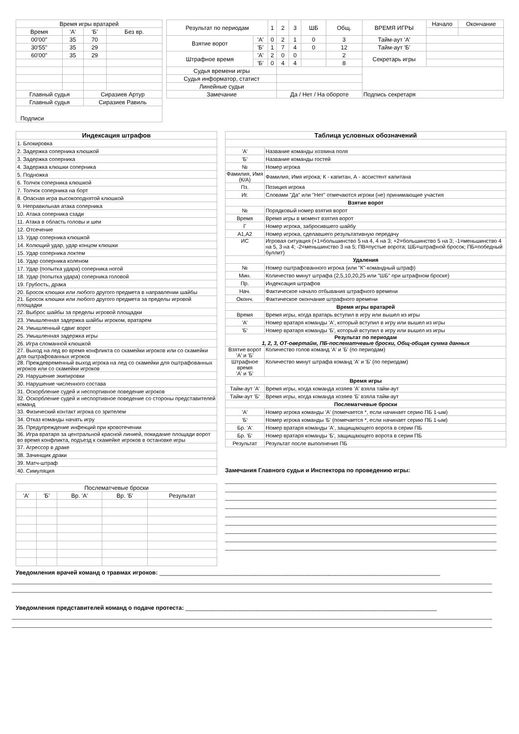| Время игры вратарей | | | |
| --- | --- | --- | --- |
| Время | 'А' | 'Б' | Без вр. |
| 00'00" | 35 | 70 | |
| 30'55" | 35 | 29 | |
| 60'00" | 35 | 29 | |
| Главный судья | | Сиразиев Артур | |
| Главный судья | | Сиразиев Равиль | |
| Подписи | | | |
| Результат по периодам | | 1 | 2 | 3 | ШБ | Общ. | ВРЕМЯ ИГРЫ | Начало | Окончание |
| Взятие ворот | 'А' | 0 | 2 | 1 | 0 | 3 | Тайм-аут 'А' | | |
| | 'Б' | 1 | 7 | 4 | 0 | 12 | Тайм-аут 'Б' | | |
| Штрафное время | 'А' | 2 | 0 | 0 | | 2 | Секретарь игры | | |
| | 'Б' | 0 | 4 | 4 | | 8 | | | |
| Судья времени игры | | | | | | | | | |
| Судья информатор, статист | | | | | | | | | |
| Линейные судьи | | | | | | | | | |
| Замечание | | | Да / Нет / На обороте | | | | Подпись секретаря | | |
| Индексация штрафов |
| --- |
| 1. Блокировка |
| 2. Задержка соперника клюшкой |
| 3. Задержка соперника |
| 4. Задержка клюшки соперника |
| 5. Подножка |
| 6. Толчок соперника клюшкой |
| 7. Толчок соперника на борт |
| 8. Опасная игра высокоподнятой клюшкой |
| 9. Неправильная атака соперника |
| 10. Атака соперника сзади |
| 11. Атака в область головы и шеи |
| 12. Отсечение |
| 13. Удар соперника клюшкой |
| 14. Колющий удар, удар концом клюшки |
| 15. Удар соперника локтем |
| 16. Удар соперника коленом |
| 17. Удар (попытка удара) соперника ногой |
| 18. Удар (попытка удара) соперника головой |
| 19. Грубость, драка |
| 20. Бросок клюшки или любого другого предмета в направлении шайбы |
| 21. Бросок клюшки или любого другого предмета за пределы игровой площадки |
| 22. Выброс шайбы за пределы игровой площадки |
| 23. Умышленная задержка шайбы игроком, вратарем |
| 24. Умышленный сдвиг ворот |
| 25. Умышленная задержка игры |
| 26. Игра сломанной клюшкой |
| 27. Выход на лед во время конфликта со скамейки игроков или со скамейки для оштрафованных игроков |
| 28. Преждевременный выход игрока на лед со скамейки для оштрафованных игроков или со скамейки игроков |
| 29. Нарушение экипировки |
| 30. Нарушение численного состава |
| 31. Оскорбление судей и неспортивное поведение игроков |
| 32. Оскорбление судей и неспортивное поведение со стороны представителей команд |
| 33. Физический контакт игрока со зрителем |
| 34. Отказ команды начать игру |
| 35. Предупреждение инфекций при кровотечении |
| 36. Игра вратаря за центральной красной линией, покидание площади ворот во время конфликта, подъезд к скамейке игроков в остановке игры |
| 37. Агрессор в драке |
| 38. Зачинщик драки |
| 39. Матч-штраф |
| 40. Симуляция |
| Послематчевые броски | | | | |
| --- | --- | --- | --- | --- |
| 'А' | 'Б' | Вр. 'А' | Вр. 'Б' | Результат |
| Таблица условных обозначений | |
| --- | --- |
| 'А' | Название команды хозяина поля |
| 'Б' | Название команды гостей |
| № | Номер игрока |
| Фамилия, Имя (К/А) | Фамилия, Имя игрока; К - капитан, А - ассистент капитана |
| Пз. | Позиция игрока |
| Иг. | Словами "Да" или "Нет" отмечаются игроки (не) принимающие участия |
| Взятие ворот | |
| № | Порядковый номер взятия ворот |
| Время | Время игры в момент взятия ворот |
| Г | Номер игрока, забросившего шайбу |
| А1,А2 | Номер игрока, сделавшего результативную передачу |
| ИС | Игровая ситуация (+1=большинство 5 на 4, 4 на 3; +2=большинство 5 на 3; -1=меньшинство 4 на 5, 3 на 4; -2=меньшинство 3 на 5; ПВ=пустые ворота; ШБ=штрафной бросок; ПБ=победный буллит) |
| Удаления | |
| № | Номер оштрафованного игрока (или "К"-командный штраф) |
| Мин. | Количество минут штрафа (2,5,10,20,25 или "ШБ" при штрафном броске) |
| Пр. | Индексация штрафов |
| Нач. | Фактическое начало отбывания штрафного времени |
| Оконч. | Фактическое окончание штрафного времени |
| Время игры вратарей | |
| Время | Время игры, когда вратарь вступил в игру или вышел из игры |
| 'А' | Номер вратаря команды 'А', который вступил в игру или вышел из игры |
| 'Б' | Номер вратаря команды 'Б', который вступил в игру или вышел из игры |
| Результат по периодам 1, 2, 3, ОТ-овертайм, ПБ-послематчевые броски, Общ-общая сумма данных | |
| Взятие ворот 'А' и 'Б' | Количество голов команд 'А' и 'Б' (по периодам) |
| Штрафное время 'А' и 'Б' | Количество минут штрафа команд 'А' и 'Б' (по периодам) |
| Время игры | |
| Тайм-аут 'А' | Время игры, когда команда хозяев 'А' взяла тайм-аут |
| Тайм-аут 'Б' | Время игры, когда команда хозяев 'Б' взяла тайм-аут |
| Послематчевые броски | |
| 'А' | Номер игрока команды 'А' (помечается *, если начинает серию ПБ 1-ым) |
| 'Б' | Номер игрока команды 'Б' (помечается *, если начинает серию ПБ 1-ым) |
| Бр. 'А' | Номер вратаря команды 'А', защищающего ворота в серии ПБ |
| Бр. 'Б' | Номер вратаря команды 'Б', защищающего ворота в серии ПБ |
| Результат | Результат после выполнения ПБ |
Замечания Главного судьи и Инспектора по проведению игры:
Уведомления врачей команд о травмах игроков: ______________________________________________________________________________________
Уведомления представителей команд о подаче протеста: _____________________________________________________________________________